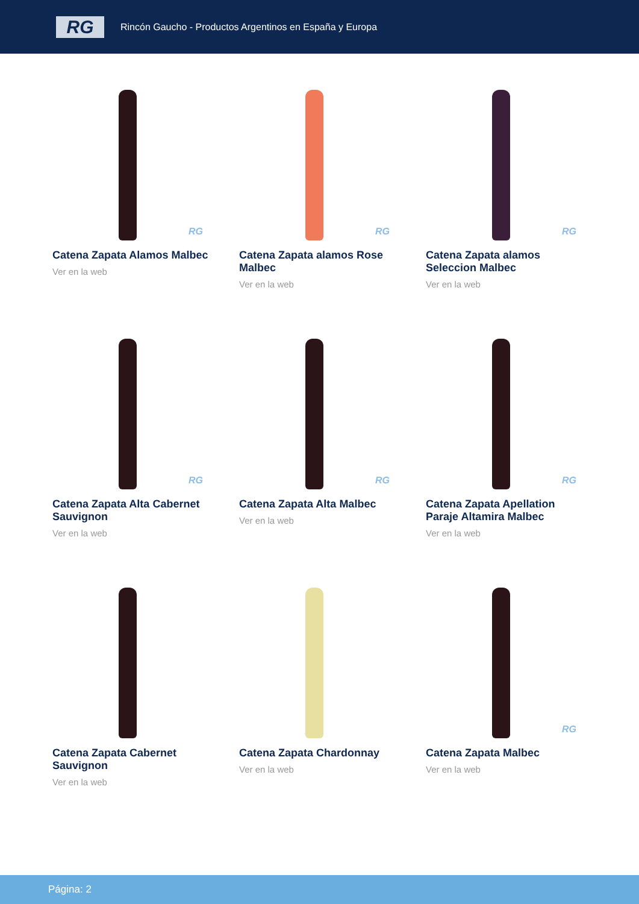RG
Rincón Gaucho - Productos Argentinos en España y Europa
RG
Catena Zapata Alamos Malbec
Ver en la web
RG
Catena Zapata alamos Rose Malbec
Ver en la web
RG
Catena Zapata alamos Seleccion Malbec
Ver en la web
RG
Catena Zapata Alta Cabernet Sauvignon
Ver en la web
RG
Catena Zapata Alta Malbec
Ver en la web
RG
Catena Zapata Apellation Paraje Altamira Malbec
Ver en la web
Catena Zapata Cabernet Sauvignon
Ver en la web
Catena Zapata Chardonnay
Ver en la web
RG
Catena Zapata Malbec
Ver en la web
Página: 2